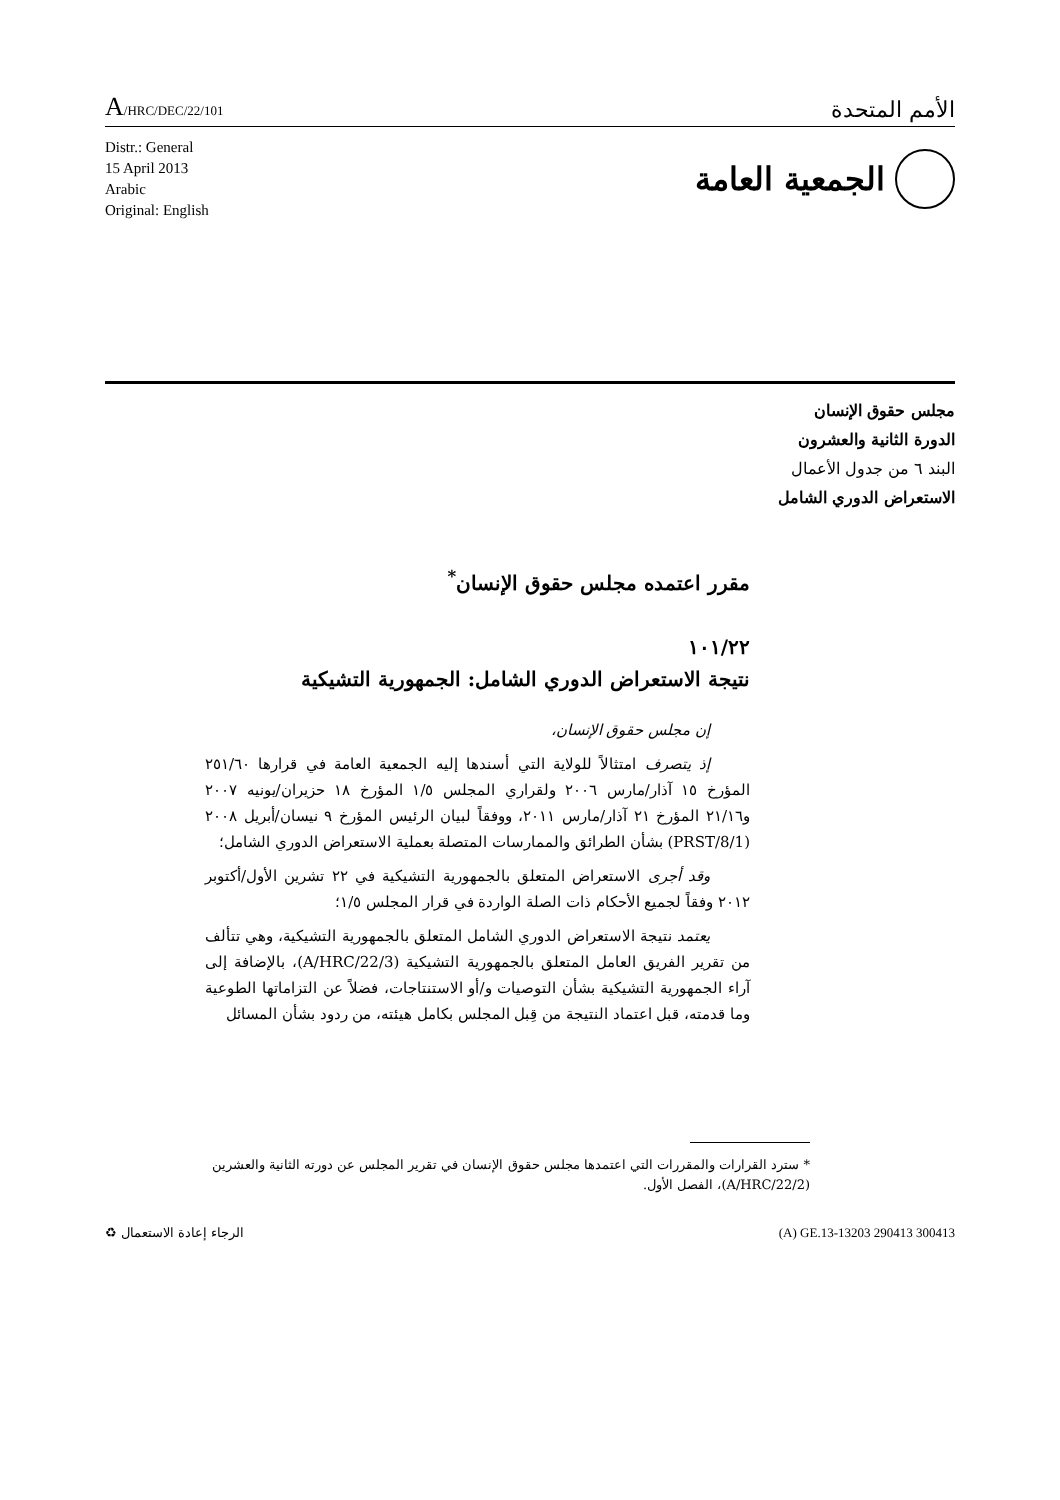A/HRC/DEC/22/101
الأمم المتحدة
Distr.: General
15 April 2013
Arabic
Original: English
الجمعية العامة
مجلس حقوق الإنسان
الدورة الثانية والعشرون
البند ٦ من جدول الأعمال
الاستعراض الدوري الشامل
مقرر اعتمده مجلس حقوق الإنسان<sup>*</sup>
١٠١/٢٢
نتيجة الاستعراض الدوري الشامل: الجمهورية التشيكية
إن مجلس حقوق الإنسان،
إذ يتصرف امتثالاً للولاية التي أسندها إليه الجمعية العامة في قرارها ٢٥١/٦٠ المؤرخ ١٥ آذار/مارس ٢٠٠٦ ولقراري المجلس ١/٥ المؤرخ ١٨ حزيران/يونيه ٢٠٠٧ و٢١/١٦ المؤرخ ٢١ آذار/مارس ٢٠١١، ووفقاً لبيان الرئيس المؤرخ ٩ نيسان/أبريل ٢٠٠٨ (PRST/8/1) بشأن الطرائق والممارسات المتصلة بعملية الاستعراض الدوري الشامل؛
وقد أجرى الاستعراض المتعلق بالجمهورية التشيكية في ٢٢ تشرين الأول/أكتوبر ٢٠١٢ وفقاً لجميع الأحكام ذات الصلة الواردة في قرار المجلس ١/٥؛
يعتمد نتيجة الاستعراض الدوري الشامل المتعلق بالجمهورية التشيكية، وهي تتألف من تقرير الفريق العامل المتعلق بالجمهورية التشيكية (A/HRC/22/3)، بالإضافة إلى آراء الجمهورية التشيكية بشأن التوصيات و/أو الاستنتاجات، فضلاً عن التزاماتها الطوعية وما قدمته، قبل اعتماد النتيجة من قِبل المجلس بكامل هيئته، من ردود بشأن المسائل
* سترد القرارات والمقررات التي اعتمدها مجلس حقوق الإنسان في تقرير المجلس عن دورته الثانية والعشرين (A/HRC/22/2)، الفصل الأول.
♻ الرجاء إعادة الاستعمال (A) GE.13-13203 290413 300413